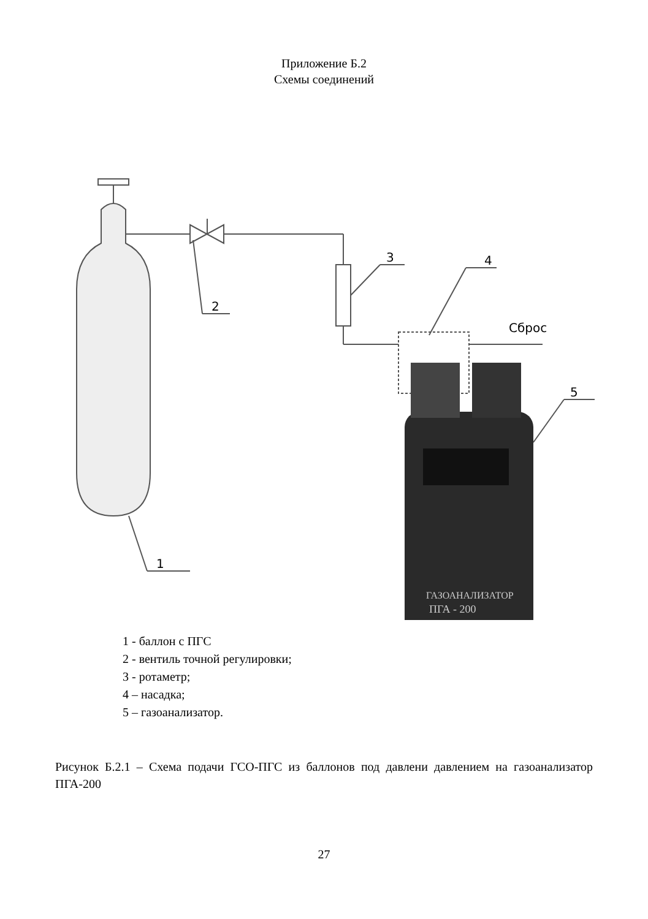Приложение Б.2
Схемы соединений
Сброс
3
4
2
5
1
ГАЗОАНАЛИЗАТОР
ПГА - 200
1 - баллон с ПГС
2 - вентиль точной регулировки;
3 - ротаметр;
4 – насадка;
5 – газоанализатор.
Рисунок Б.2.1 – Схема подачи ГСО-ПГС из баллонов под давлени давлением на газоанализатор ПГА-200
27